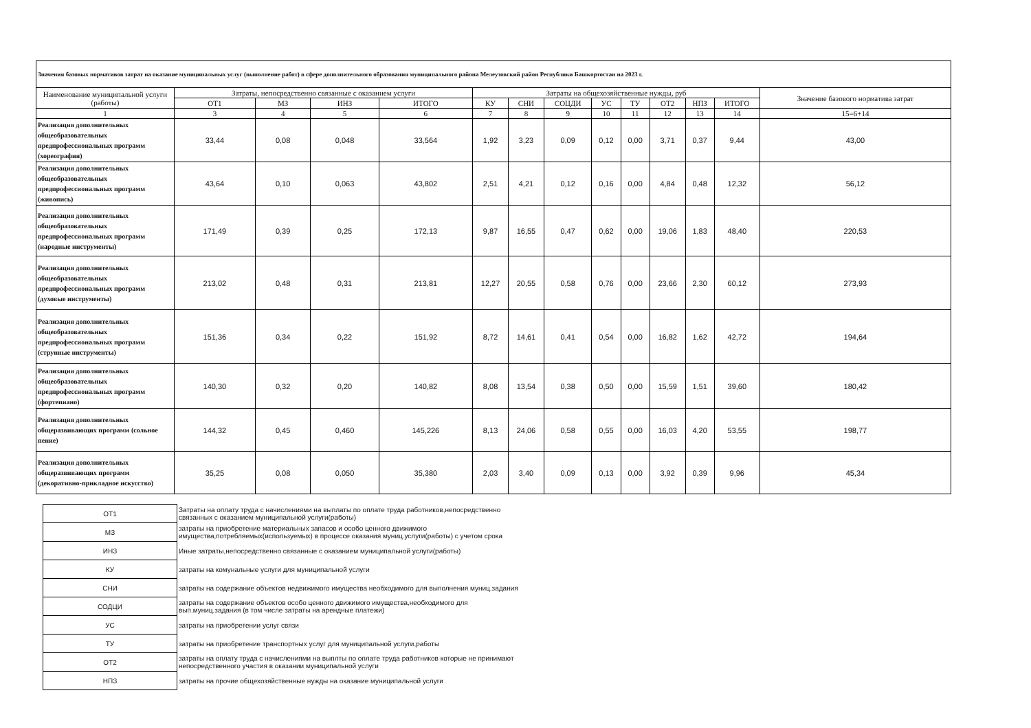| Значения базовых нормативов затрат на оказание муниципальных услуг (выполнение работ) в сфере дополнительного образования муниципального района Мелеузовский район Республики Башкортостан на 2023 г. | | | | | | | | | | | | | |
| --- | --- | --- | --- | --- | --- | --- | --- | --- | --- | --- | --- | --- | --- |
| Наименование муниципальной услуги (работы) | Затраты, непосредственно связанные с оказанием услуги | | | | Затраты на общехозяйственные нужды, руб | | | | | | | | Значение базового норматива затрат |
| | ОТ1 | МЗ | ИНЗ | ИТОГО | КУ | СНИ | СОЦДИ | УС | ТУ | ОТ2 | НПЗ | ИТОГО | |
| 1 | 3 | 4 | 5 | 6 | 7 | 8 | 9 | 10 | 11 | 12 | 13 | 14 | 15=6+14 |
| Реализация дополнительных общеобразовательных предпрофессиональных программ (хореография) | 33,44 | 0,08 | 0,048 | 33,564 | 1,92 | 3,23 | 0,09 | 0,12 | 0,00 | 3,71 | 0,37 | 9,44 | 43,00 |
| Реализация дополнительных общеобразовательных предпрофессиональных программ (живопись) | 43,64 | 0,10 | 0,063 | 43,802 | 2,51 | 4,21 | 0,12 | 0,16 | 0,00 | 4,84 | 0,48 | 12,32 | 56,12 |
| Реализация дополнительных общеобразовательных предпрофессиональных программ (народные инструменты) | 171,49 | 0,39 | 0,25 | 172,13 | 9,87 | 16,55 | 0,47 | 0,62 | 0,00 | 19,06 | 1,83 | 48,40 | 220,53 |
| Реализация дополнительных общеобразовательных предпрофессиональных программ (духовые инструменты) | 213,02 | 0,48 | 0,31 | 213,81 | 12,27 | 20,55 | 0,58 | 0,76 | 0,00 | 23,66 | 2,30 | 60,12 | 273,93 |
| Реализация дополнительных общеобразовательных предпрофессиональных программ (струнные инструменты) | 151,36 | 0,34 | 0,22 | 151,92 | 8,72 | 14,61 | 0,41 | 0,54 | 0,00 | 16,82 | 1,62 | 42,72 | 194,64 |
| Реализация дополнительных общеобразовательных предпрофессиональных программ (фортепиано) | 140,30 | 0,32 | 0,20 | 140,82 | 8,08 | 13,54 | 0,38 | 0,50 | 0,00 | 15,59 | 1,51 | 39,60 | 180,42 |
| Реализация дополнительных общеразвивающих программ (сольное пение) | 144,32 | 0,45 | 0,460 | 145,226 | 8,13 | 24,06 | 0,58 | 0,55 | 0,00 | 16,03 | 4,20 | 53,55 | 198,77 |
| Реализация дополнительных общеразвивающих программ (декоративно-прикладное искусство) | 35,25 | 0,08 | 0,050 | 35,380 | 2,03 | 3,40 | 0,09 | 0,13 | 0,00 | 3,92 | 0,39 | 9,96 | 45,34 |
| ОТ1 | Затраты на оплату труда с начислениями на выплаты по оплате труда работников,непосредственно связанных с оказанием муниципальной услуги(работы) |
| МЗ | затраты на приобретение материальных запасов и особо ценного движимого имущества,потребляемых(используемых) в процессе оказания муниц.услуги(работы) с учетом срока |
| ИНЗ | Иные затраты,непосредственно связанные с оказанием муниципальной услуги(работы) |
| КУ | затраты на комунальные услуги для муниципальной услуги |
| СНИ | затраты на содержание объектов недвижимого имущества необходимого для выполнения муниц.задания |
| СОДЦИ | затраты на содержание объектов особо ценного движимого имущества,необходимого для вып.муниц.задания (в том числе затраты на арендные платежи) |
| УС | затраты на приобретении услуг связи |
| ТУ | затраты на приобретение транспортных услуг для муниципальной услуги,работы |
| ОТ2 | затраты на оплату труда с начислениями на выплты по оплате труда работников которые не принимают непосредственного участия в оказании муниципальной услуги |
| НПЗ | затраты на прочие общехозяйственные нужды на оказание муниципальной услуги |